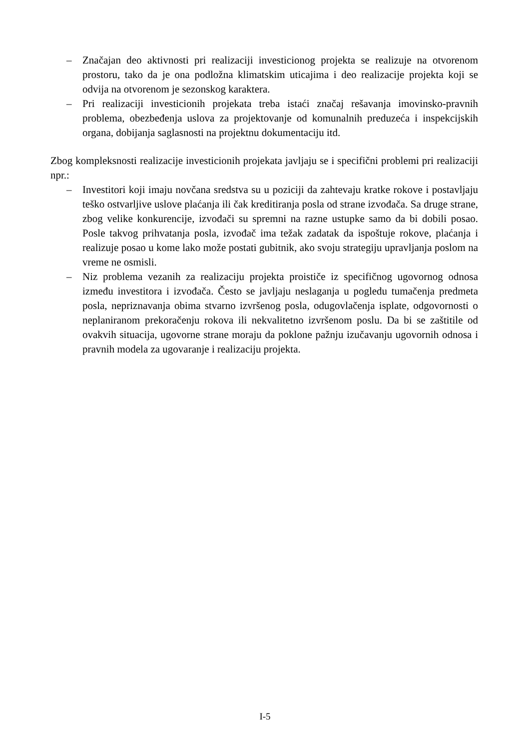– Značajan deo aktivnosti pri realizaciji investicionog projekta se realizuje na otvorenom prostoru, tako da je ona podložna klimatskim uticajima i deo realizacije projekta koji se odvija na otvorenom je sezonskog karaktera.
– Pri realizaciji investicionih projekata treba istaći značaj rešavanja imovinsko-pravnih problema, obezbeđenja uslova za projektovanje od komunalnih preduzeća i inspekcijskih organa, dobijanja saglasnosti na projektnu dokumentaciju itd.
Zbog kompleksnosti realizacije investicionih projekata javljaju se i specifični problemi pri realizaciji npr.:
– Investitori koji imaju novčana sredstva su u poziciji da zahtevaju kratke rokove i postavljaju teško ostvarljive uslove plaćanja ili čak kreditiranja posla od strane izvođača. Sa druge strane, zbog velike konkurencije, izvođači su spremni na razne ustupke samo da bi dobili posao. Posle takvog prihvatanja posla, izvođač ima težak zadatak da ispoštuje rokove, plaćanja i realizuje posao u kome lako može postati gubitnik, ako svoju strategiju upravljanja poslom na vreme ne osmisli.
– Niz problema vezanih za realizaciju projekta proističe iz specifičnog ugovornog odnosa između investitora i izvođača. Često se javljaju neslaganja u pogledu tumačenja predmeta posla, nepriznavanja obima stvarno izvršenog posla, odugovlačenja isplate, odgovornosti o neplaniranom prekoračenju rokova ili nekvalitetno izvršenom poslu. Da bi se zaštitile od ovakvih situacija, ugovorne strane moraju da poklone pažnju izučavanju ugovornih odnosa i pravnih modela za ugovaranje i realizaciju projekta.
I-5